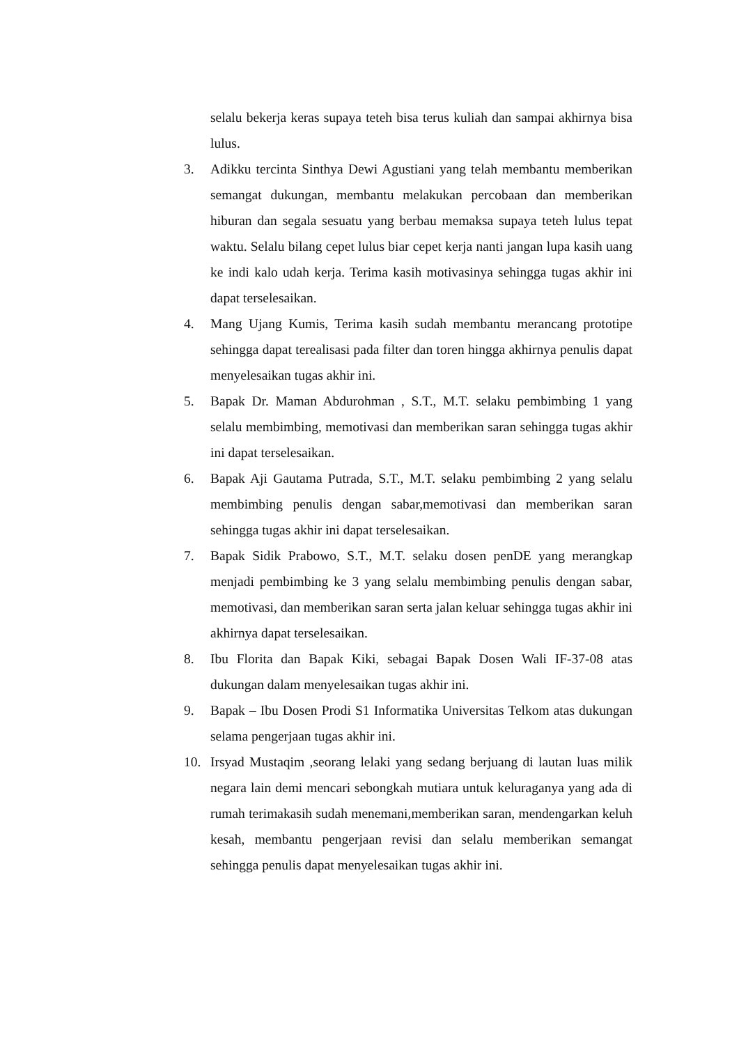selalu bekerja keras supaya teteh bisa terus kuliah dan sampai akhirnya bisa lulus.
3. Adikku tercinta Sinthya Dewi Agustiani yang telah membantu memberikan semangat dukungan, membantu melakukan percobaan dan memberikan hiburan dan segala sesuatu yang berbau memaksa supaya teteh lulus tepat waktu. Selalu bilang cepet lulus biar cepet kerja nanti jangan lupa kasih uang ke indi kalo udah kerja. Terima kasih motivasinya sehingga tugas akhir ini dapat terselesaikan.
4. Mang Ujang Kumis, Terima kasih sudah membantu merancang prototipe sehingga dapat terealisasi pada filter dan toren hingga akhirnya penulis dapat menyelesaikan tugas akhir ini.
5. Bapak Dr. Maman Abdurohman , S.T., M.T. selaku pembimbing 1 yang selalu membimbing, memotivasi dan memberikan saran sehingga tugas akhir ini dapat terselesaikan.
6. Bapak Aji Gautama Putrada, S.T., M.T. selaku pembimbing 2 yang selalu membimbing penulis dengan sabar,memotivasi dan memberikan saran sehingga tugas akhir ini dapat terselesaikan.
7. Bapak Sidik Prabowo, S.T., M.T. selaku dosen penDE yang merangkap menjadi pembimbing ke 3 yang selalu membimbing penulis dengan sabar, memotivasi, dan memberikan saran serta jalan keluar sehingga tugas akhir ini akhirnya dapat terselesaikan.
8. Ibu Florita dan Bapak Kiki, sebagai Bapak Dosen Wali IF-37-08 atas dukungan dalam menyelesaikan tugas akhir ini.
9. Bapak – Ibu Dosen Prodi S1 Informatika Universitas Telkom atas dukungan selama pengerjaan tugas akhir ini.
10. Irsyad Mustaqim ,seorang lelaki yang sedang berjuang di lautan luas milik negara lain demi mencari sebongkah mutiara untuk keluraganya yang ada di rumah terimakasih sudah menemani,memberikan saran, mendengarkan keluh kesah, membantu pengerjaan revisi dan selalu memberikan semangat sehingga penulis dapat menyelesaikan tugas akhir ini.